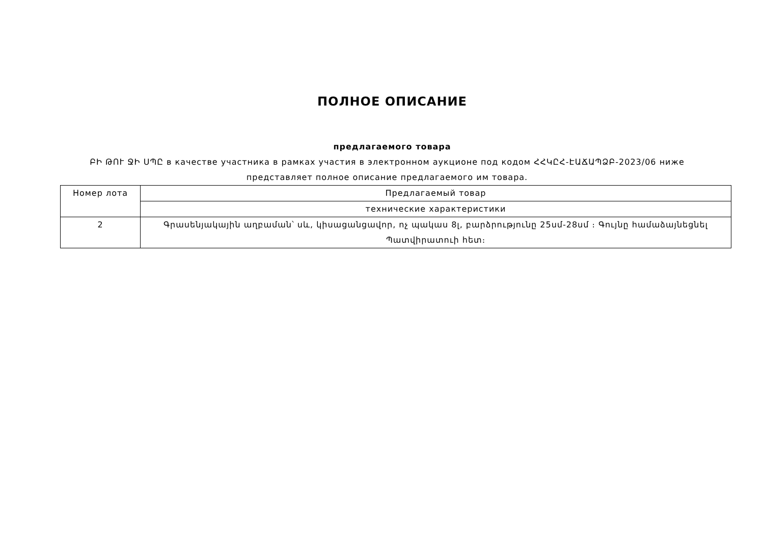ПОЛНОЕ ОПИСАНИЕ
предлагаемого товара
ԲԻ ԹՈՒ ՋԻ ՍՊԸ в качестве участника в рамках участия в электронном аукционе под кодом ՀՀԿԸՀ-ԷԱՃԱՊՁԲ-2023/06 ниже представляет полное описание предлагаемого им товара.
| Номер лота | Предлагаемый товар |
| | технические характеристики |
| 2 | Գրասենյակային աղբաման՝ սև, կիսացանցավոր, ոչ պակաս 8լ, բարձրությունը 25սմ-28սմ ։ Գույնը համաձայնեցնել Պատվիրատուի հետ։ |